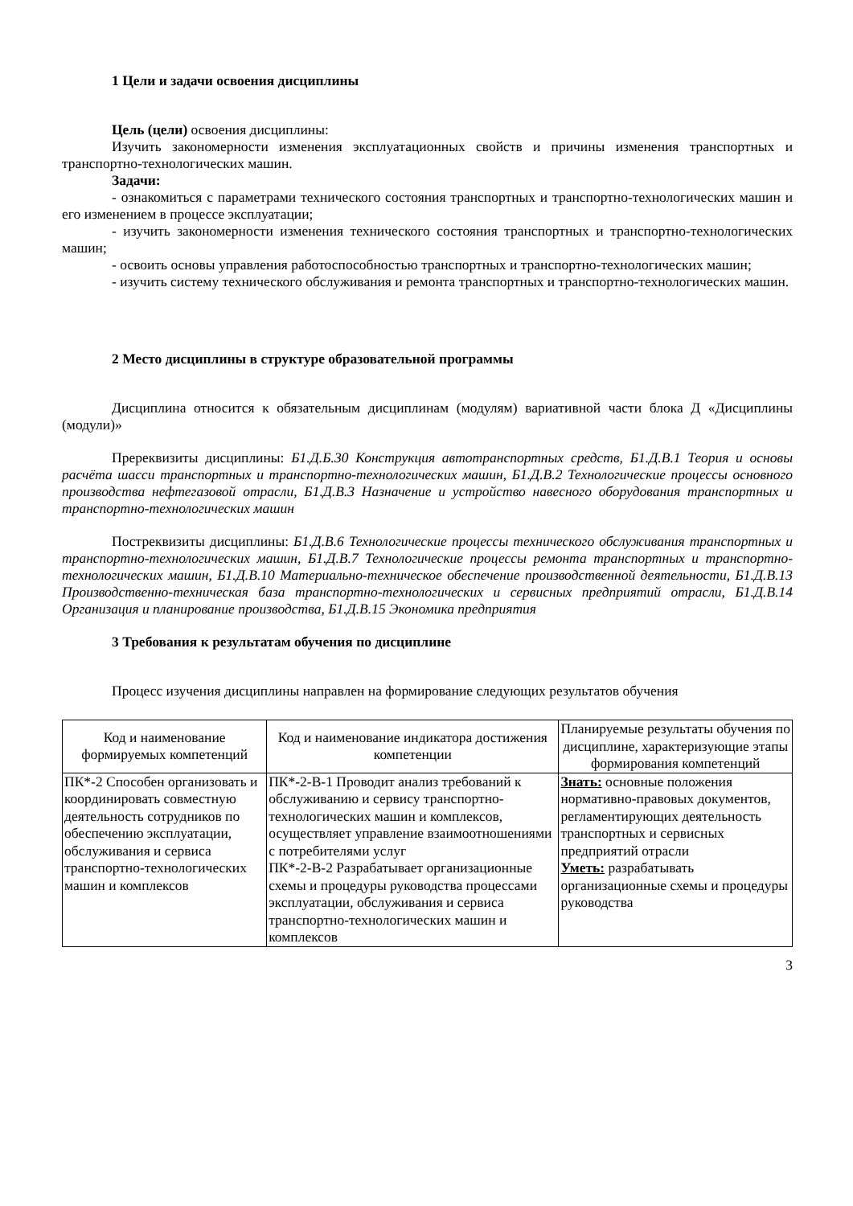1 Цели и задачи освоения дисциплины
Цель (цели) освоения дисциплины:
Изучить закономерности изменения эксплуатационных свойств и причины изменения транспортных и транспортно-технологических машин.
Задачи:
- ознакомиться с параметрами технического состояния транспортных и транспортно-технологических машин и его изменением в процессе эксплуатации;
- изучить закономерности изменения технического состояния транспортных и транспортно-технологических машин;
- освоить основы управления работоспособностью транспортных и транспортно-технологических машин;
- изучить систему технического обслуживания и ремонта транспортных и транспортно-технологических машин.
2 Место дисциплины в структуре образовательной программы
Дисциплина относится к обязательным дисциплинам (модулям) вариативной части блока Д «Дисциплины (модули)»
Пререквизиты дисциплины: Б1.Д.Б.30 Конструкция автотранспортных средств, Б1.Д.В.1 Теория и основы расчёта шасси транспортных и транспортно-технологических машин, Б1.Д.В.2 Технологические процессы основного производства нефтегазовой отрасли, Б1.Д.В.3 Назначение и устройство навесного оборудования транспортных и транспортно-технологических машин
Постреквизиты дисциплины: Б1.Д.В.6 Технологические процессы технического обслуживания транспортных и транспортно-технологических машин, Б1.Д.В.7 Технологические процессы ремонта транспортных и транспортно-технологических машин, Б1.Д.В.10 Материально-техническое обеспечение производственной деятельности, Б1.Д.В.13 Производственно-техническая база транспортно-технологических и сервисных предприятий отрасли, Б1.Д.В.14 Организация и планирование производства, Б1.Д.В.15 Экономика предприятия
3 Требования к результатам обучения по дисциплине
Процесс изучения дисциплины направлен на формирование следующих результатов обучения
| Код и наименование формируемых компетенций | Код и наименование индикатора достижения компетенции | Планируемые результаты обучения по дисциплине, характеризующие этапы формирования компетенций |
| --- | --- | --- |
| ПК*-2 Способен организовать и координировать совместную деятельность сотрудников по обеспечению эксплуатации, обслуживания и сервиса транспортно-технологических машин и комплексов | ПК*-2-В-1 Проводит анализ требований к обслуживанию и сервису транспортно-технологических машин и комплексов, осуществляет управление взаимоотношениями с потребителями услуг ПК*-2-В-2 Разрабатывает организационные схемы и процедуры руководства процессами эксплуатации, обслуживания и сервиса транспортно-технологических машин и комплексов | Знать: основные положения нормативно-правовых документов, регламентирующих деятельность транспортных и сервисных предприятий отрасли Уметь: разрабатывать организационные схемы и процедуры руководства |
3